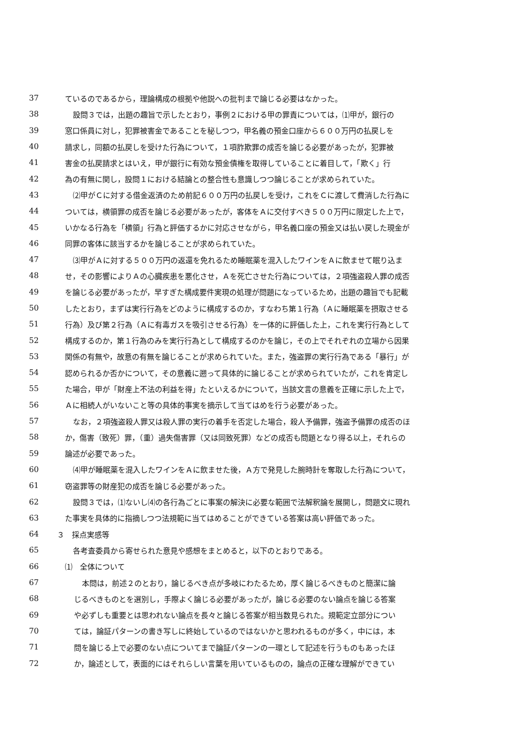37 ているのであるから，理論構成の根拠や他説への批判まで論じる必要はなかった。
38 設問３では，出題の趣旨で示したとおり，事例２における甲の罪責については，⑴甲が，銀行の
39 窓口係員に対し，犯罪被害金であることを秘しつつ，甲名義の預金口座から６００万円の払戻しを
40 請求し，同額の払戻しを受けた行為について，１項詐欺罪の成否を論じる必要があったが，犯罪被
41 害金の払戻請求とはいえ，甲が銀行に有効な預金債権を取得していることに着目して，「欺く」行
42 為の有無に関し，設問１における結論との整合性も意識しつつ論じることが求められていた。
43 ⑵甲がＣに対する借金返済のため前記６００万円の払戻しを受け，これをＣに渡して費消した行為に
44 ついては，横領罪の成否を論じる必要があったが，客体をＡに交付すべき５００万円に限定した上で，
45 いかなる行為を「横領」行為と評価するかに対応させながら，甲名義口座の預金又は払い戻した現金が
46 同罪の客体に該当するかを論じることが求められていた。
47 ⑶甲がＡに対する５００万円の返還を免れるため睡眠薬を混入したワインをＡに飲ませて眠り込ま
48 せ，その影響によりＡの心臓疾患を悪化させ，Ａを死亡させた行為については，２項強盗殺人罪の成否
49 を論じる必要があったが，早すぎた構成要件実現の処理が問題になっているため，出題の趣旨でも記載
50 したとおり，まずは実行行為をどのように構成するのか，すなわち第１行為（Ａに睡眠薬を摂取させる
51 行為）及び第２行為（Ａに有毒ガスを吸引させる行為）を一体的に評価した上，これを実行行為として
52 構成するのか，第１行為のみを実行行為として構成するのかを論じ，その上でそれぞれの立場から因果
53 関係の有無や，故意の有無を論じることが求められていた。また，強盗罪の実行行為である「暴行」が
54 認められるか否かについて，その意義に遡って具体的に論じることが求められていたが，これを肯定し
55 た場合，甲が「財産上不法の利益を得」たといえるかについて，当該文言の意義を正確に示した上で，
56 Ａに相続人がいないこと等の具体的事実を摘示して当てはめを行う必要があった。
57 なお，２項強盗殺人罪又は殺人罪の実行の着手を否定した場合，殺人予備罪，強盗予備罪の成否のほ
58 か，傷害（致死）罪，（重）過失傷害罪（又は同致死罪）などの成否も問題となり得る以上，それらの
59 論述が必要であった。
60 ⑷甲が睡眠薬を混入したワインをＡに飲ませた後，Ａ方で発見した腕時計を奪取した行為について，
61 窃盗罪等の財産犯の成否を論じる必要があった。
62 設問３では，⑴ないし⑷の各行為ごとに事案の解決に必要な範囲で法解釈論を展開し，問題文に現れ
63 た事実を具体的に指摘しつつ法規範に当てはめることができている答案は高い評価であった。
64 ３　採点実感等
65 各考査委員から寄せられた意見や感想をまとめると，以下のとおりである。
66 ⑴　全体について
67 本問は，前述２のとおり，論じるべき点が多岐にわたるため，厚く論じるべきものと簡潔に論
68 じるべきものとを選別し，手際よく論じる必要があったが，論じる必要のない論点を論じる答案
69 や必ずしも重要とは思われない論点を長々と論じる答案が相当数見られた。規範定立部分につい
70 ては，論証パターンの書き写しに終始しているのではないかと思われるものが多く，中には，本
71 問を論じる上で必要のない点についてまで論証パターンの一環として記述を行うものもあったほ
72 か，論述として，表面的にはそれらしい言葉を用いているものの，論点の正確な理解ができてい